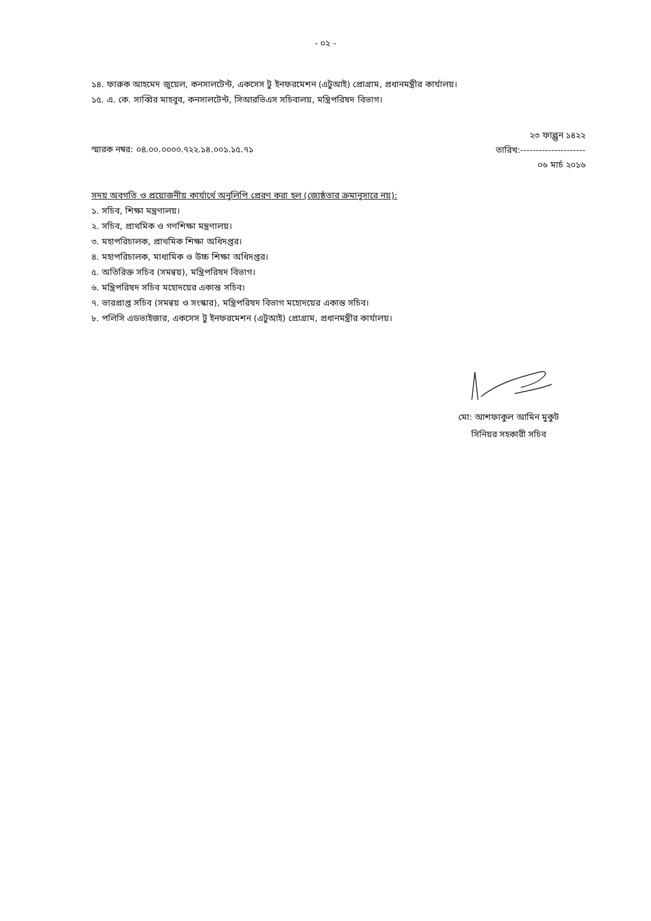- ০২ -
১৪. ফারুক আহমেদ জুয়েল, কনসালটেন্ট, একসেস টু ইনফরমেশন (এটুআই) প্রোগ্রাম, প্রধানমন্ত্রীর কার্যালয়।
১৫. এ. কে. সাব্বির মাহবুব, কনসালটেন্ট, সিআরভিএস সচিবালয়, মন্ত্রিপরিষদ বিভাগ।
স্মারক নম্বর: ০৪.০০.০০০০.৭২২.১৪.০০১.১৫.৭১
২৩ ফাল্গুন ১৪২২
তারিখ:---------------------
০৬ মার্চ ২০১৬
সদয় অবগতি ও প্রয়োজনীয় কার্যার্থে অনুলিপি প্রেরণ করা হল (জ্যেষ্ঠতার ক্রমানুসারে নয়):
১. সচিব, শিক্ষা মন্ত্রণালয়।
২. সচিব, প্রাথমিক ও গণশিক্ষা মন্ত্রণালয়।
৩. মহাপরিচালক, প্রাথমিক শিক্ষা অধিদপ্তর।
৪. মহাপরিচালক, মাধ্যমিক ও উচ্চ শিক্ষা অধিদপ্তর।
৫. অতিরিক্ত সচিব (সমন্বয়), মন্ত্রিপরিষদ বিভাগ।
৬. মন্ত্রিপরিষদ সচিব মহোদয়ের একান্ত সচিব।
৭. ভারপ্রাপ্ত সচিব (সমন্বয় ও সংস্কার), মন্ত্রিপরিষদ বিভাগ মহোদয়ের একান্ত সচিব।
৮. পলিসি এডভাইজার, একসেস টু ইনফরমেশন (এটুআই) প্রোগ্রাম, প্রধানমন্ত্রীর কার্যালয়।
মো: আশফাকুল আমিন মুকুট
সিনিয়র সহকারী সচিব